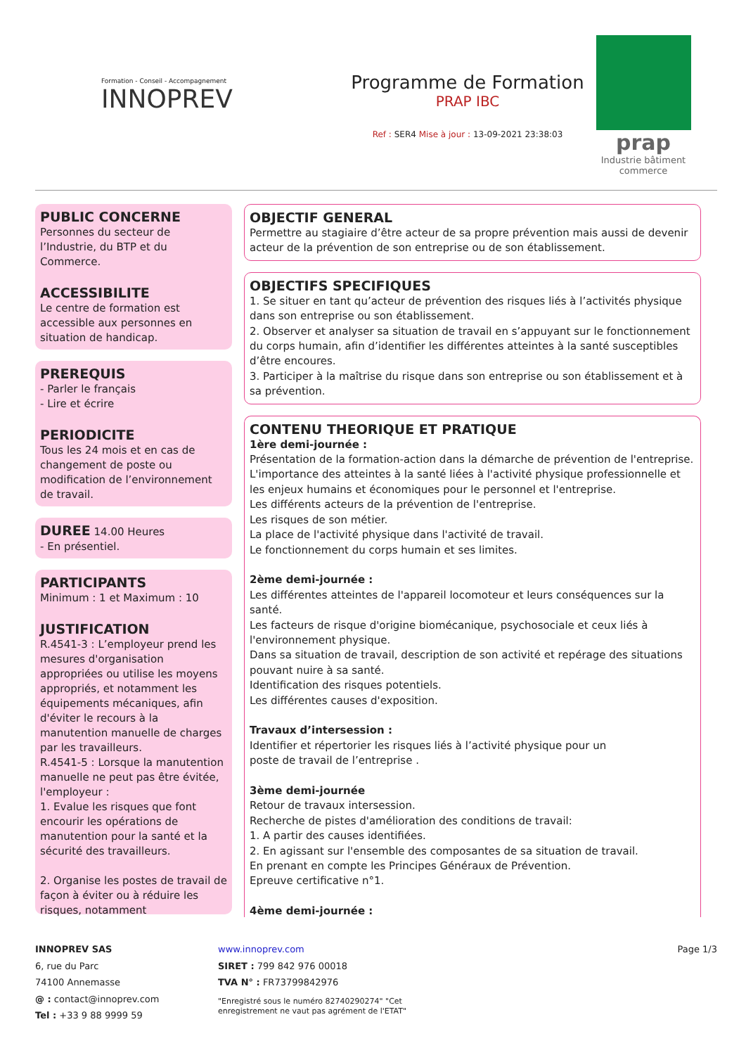Formation - Conseil - Accompagnement
INNOPREV
Programme de Formation
PRAP IBC
Ref : SER4 Mise à jour : 13-09-2021 23:38:03
prap
Industrie bâtiment commerce
PUBLIC CONCERNE
Personnes du secteur de l’Industrie, du BTP et du Commerce.
ACCESSIBILITE
Le centre de formation est accessible aux personnes en situation de handicap.
PREREQUIS
- Parler le français
- Lire et écrire
PERIODICITE
Tous les 24 mois et en cas de changement de poste ou modification de l’environnement de travail.
DUREE
14.00 Heures
- En présentiel.
PARTICIPANTS
Minimum : 1 et Maximum : 10
JUSTIFICATION
R.4541-3 : L’employeur prend les mesures d'organisation appropriées ou utilise les moyens appropriés, et notamment les équipements mécaniques, afin d'éviter le recours à la manutention manuelle de charges par les travailleurs.
R.4541-5 : Lorsque la manutention manuelle ne peut pas être évitée, l'employeur :
1. Evalue les risques que font encourir les opérations de manutention pour la santé et la sécurité des travailleurs.
2. Organise les postes de travail de façon à éviter ou à réduire les risques, notamment
OBJECTIF GENERAL
Permettre au stagiaire d’être acteur de sa propre prévention mais aussi de devenir acteur de la prévention de son entreprise ou de son établissement.
OBJECTIFS SPECIFIQUES
1. Se situer en tant qu’acteur de prévention des risques liés à l’activités physique dans son entreprise ou son établissement.
2. Observer et analyser sa situation de travail en s’appuyant sur le fonctionnement du corps humain, afin d’identifier les différentes atteintes à la santé susceptibles d’être encoures.
3. Participer à la maîtrise du risque dans son entreprise ou son établissement et à sa prévention.
CONTENU THEORIQUE ET PRATIQUE
1ère demi-journée :
Présentation de la formation-action dans la démarche de prévention de l'entreprise.
L'importance des atteintes à la santé liées à l'activité physique professionnelle et les enjeux humains et économiques pour le personnel et l'entreprise.
Les différents acteurs de la prévention de l'entreprise.
Les risques de son métier.
La place de l'activité physique dans l'activité de travail.
Le fonctionnement du corps humain et ses limites.
2ème demi-journée :
Les différentes atteintes de l'appareil locomoteur et leurs conséquences sur la santé.
Les facteurs de risque d'origine biomécanique, psychosociale et ceux liés à l'environnement physique.
Dans sa situation de travail, description de son activité et repérage des situations pouvant nuire à sa santé.
Identification des risques potentiels.
Les différentes causes d'exposition.
Travaux d’intersession :
Identifier et répertorier les risques liés à l’activité physique pour un
poste de travail de l’entreprise .
3ème demi-journée
Retour de travaux intersession.
Recherche de pistes d'amélioration des conditions de travail:
1. A partir des causes identifiées.
2. En agissant sur l'ensemble des composantes de sa situation de travail.
En prenant en compte les Principes Généraux de Prévention.
Epreuve certificative n°1.
4ème demi-journée :
INNOPREV SAS
6, rue du Parc
74100 Annemasse
@ : contact@innoprev.com
Tel : +33 9 88 9999 59
www.innoprev.com
SIRET : 799 842 976 00018
TVA N° : FR73799842976
"Enregistré sous le numéro 82740290274" "Cet enregistrement ne vaut pas agrément de l'ETAT"
Page 1/3